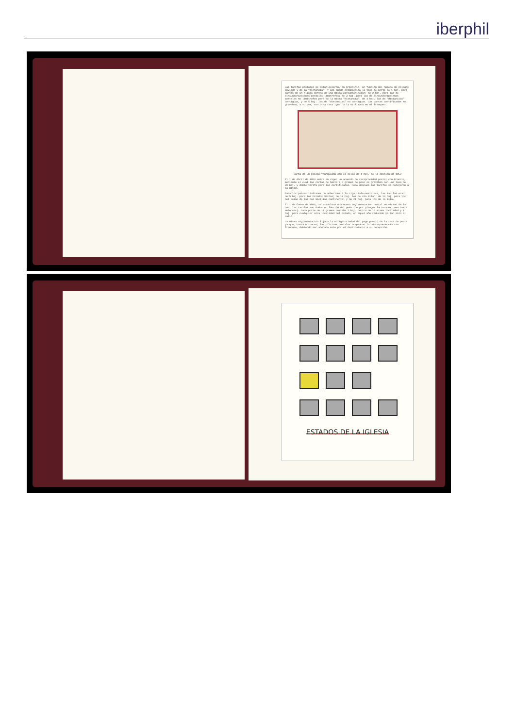iberphil
Las tarifas postales se establecieron, en principio, en función del número de pliegos enviado y de la "distancia". Y así quedó establecida la tasa de porte de 1 baj. para cartas de un pliego dentro de una misma circunscripción: de 2 baj. para las de circunscripciones postales limítrofes; de 3 baj. para las de circunscripciones postales no limítrofes pero de la misma "distancia"; de 4 baj. las de "distancias" contiguas, y de 5 baj. las de "distancias" no contiguas. Las cartas certificadas se gravaban, a su vez, con otra tasa igual a la utilizada en el franqueo.
Carta de un pliego franqueada con el sello de 4 baj. de la emisión de 1852
El 1 de Abril de 1853 entra en vigor un acuerdo de reciprocidad postal con Francia, mediante el cual las cartas de hasta 7,5 gramos de peso se gravaban con una tasa de 20 baj. y doble tarifa para los certificados. Poco después las tarifas se redujeron a la mitad.
Para los países italianos no adheridos a la Liga italo-austríaca, las tarifas eran: de 5 baj. para los Estados Sardos; de 12 baj. los de vía Milán: de 13 baj. para los del Reino de las Dos Sicilias continental y de 21 baj. para los de la isla.
El 1 de Enero de 1864, se establece una nueva reglamentación postal en virtud de la cual las tarifas son dadas en función del peso (no por pliegos facturados como hasta entonces). Cada porte de 10 gramos costaba 1 baj. dentro de la misma localidad y 2 baj. para cualquier otra localidad del Estado, en aquel año reducido ya tan sólo al Lazio.
La misma reglamentación fijaba la obligatoriedad del pago previo de la tasa de porte ya que, hasta entonces, las oficinas postales aceptaban la correspondencia sin franqueo, debiendo ser abonado éste por el destinatario a su recepción.
ESTADOS DE LA IGLESIA